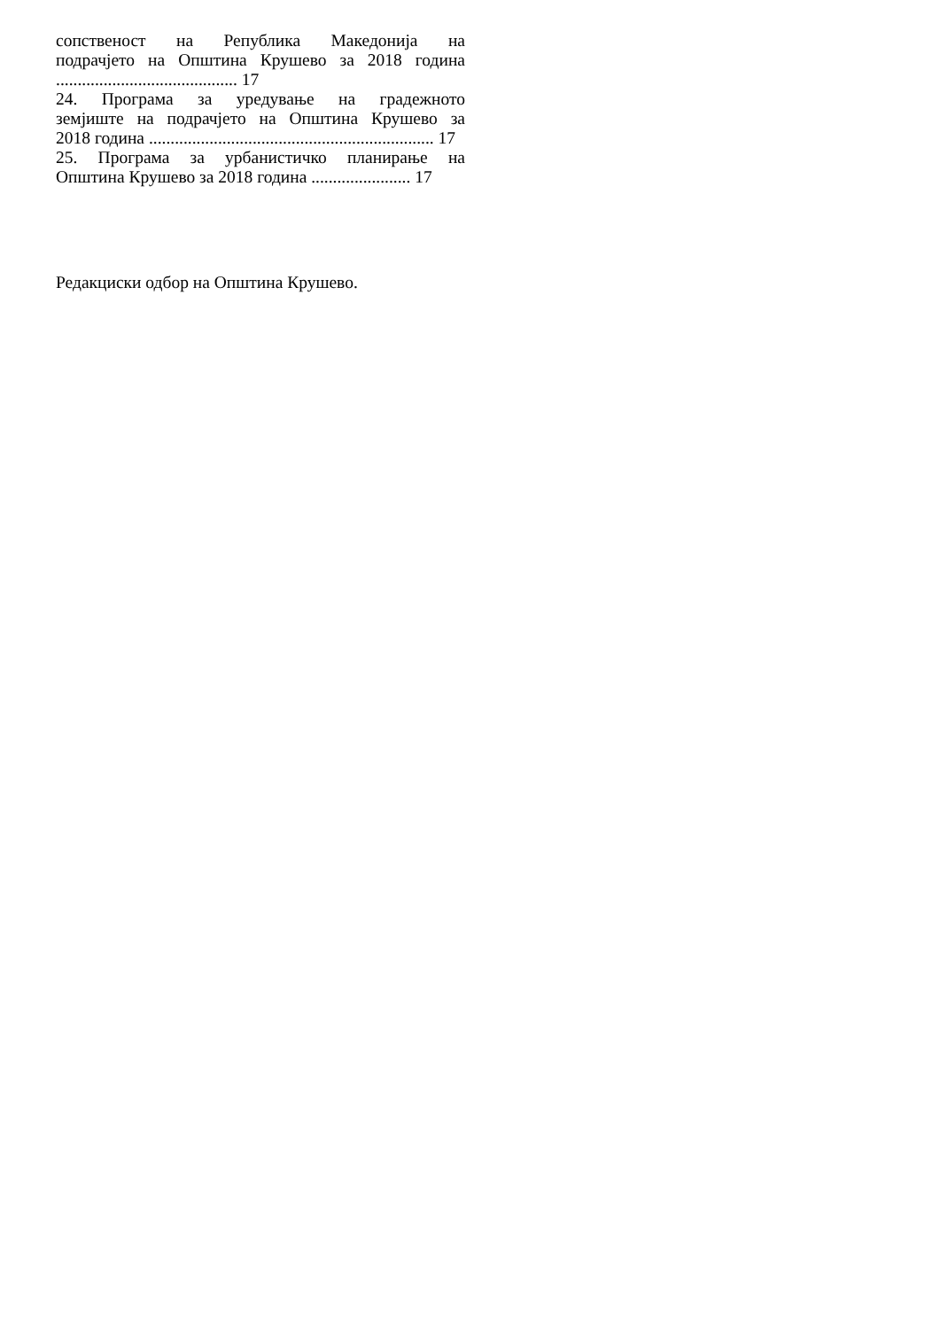сопственост на Република Македонија на
подрачјето на Општина Крушево за 2018 година
.......................................... 17
24. Програма за уредување на градежното
земјиште на подрачјето на Општина Крушево за
2018 година .................................................................. 17
25. Програма за урбанистичко планирање на
Општина Крушево за 2018 година ....................... 17
Редакциски одбор на Општина Крушево.